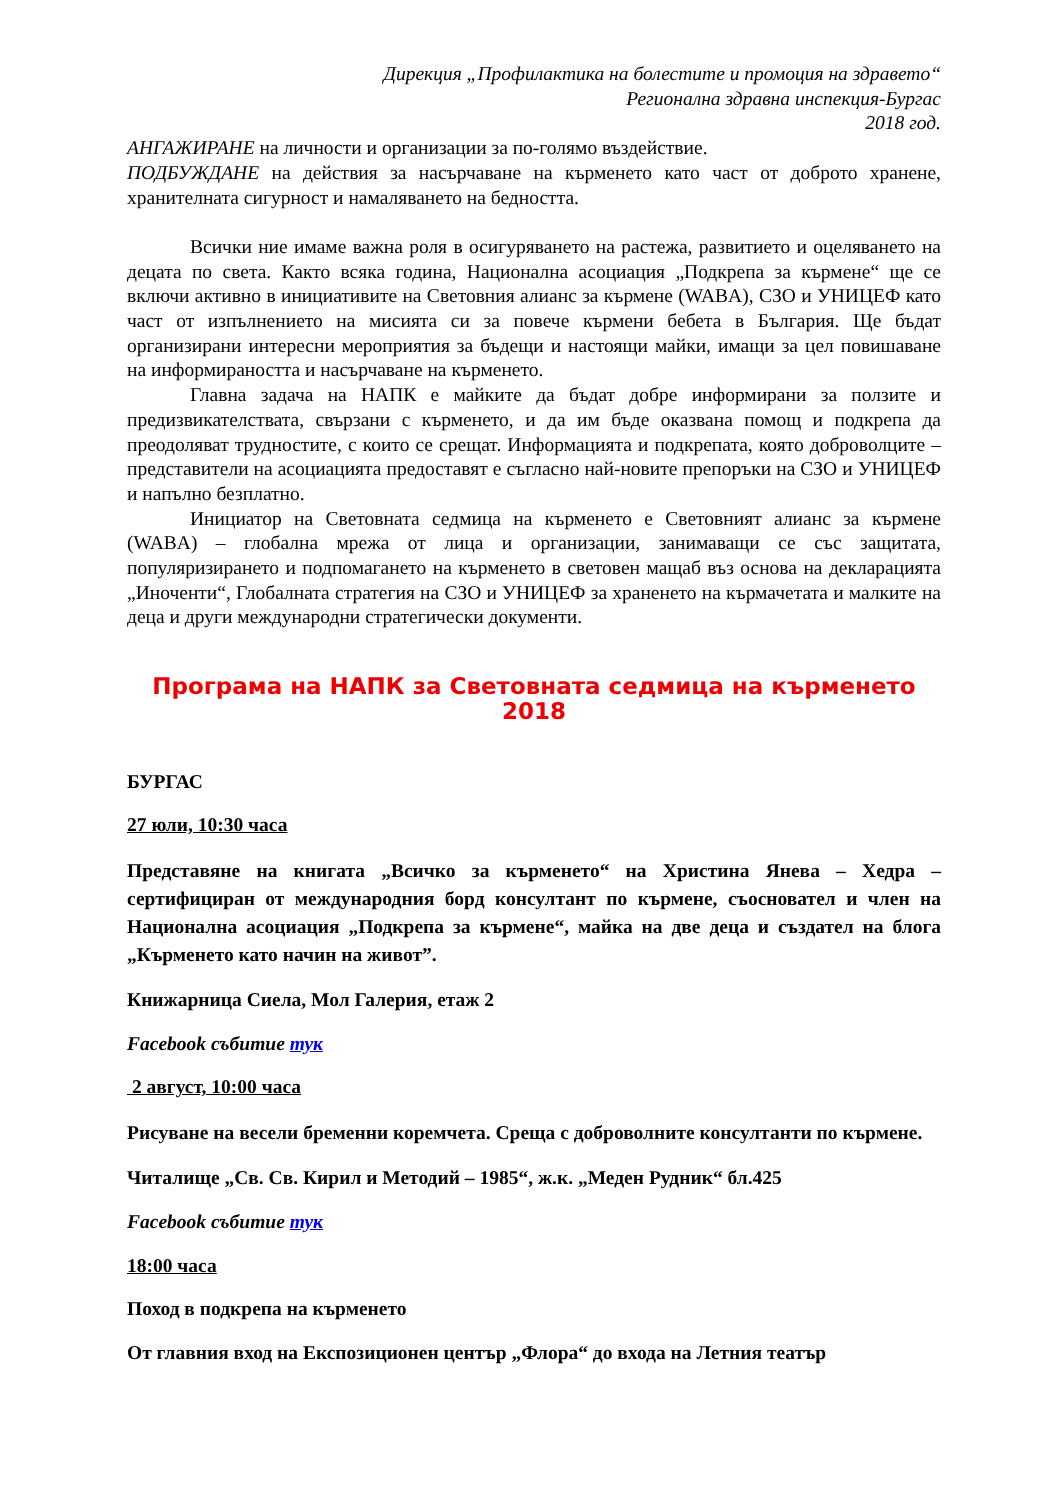Дирекция „Профилактика на болестите и промоция на здравето“
Регионална здравна инспекция-Бургас
2018 год.
АНГАЖИРАНЕ на личности и организации за по-голямо въздействие.
ПОДБУЖДАНЕ на действия за насърчаване на кърменето като част от доброто хранене, хранителната сигурност и намаляването на бедността.
Всички ние имаме важна роля в осигуряването на растежа, развитието и оцеляването на децата по света. Както всяка година, Национална асоциация „Подкрепа за кърмене“ ще се включи активно в инициативите на Световния алианс за кърмене (WABA), СЗО и УНИЦЕФ като част от изпълнението на мисията си за повече кърмени бебета в България. Ще бъдат организирани интересни мероприятия за бъдещи и настоящи майки, имащи за цел повишаване на информираността и насърчаване на кърменето.
Главна задача на НАПК е майките да бъдат добре информирани за ползите и предизвикателствата, свързани с кърменето, и да им бъде оказвана помощ и подкрепа да преодоляват трудностите, с които се срещат. Информацията и подкрепата, която доброволците – представители на асоциацията предоставят е съгласно най-новите препоръки на СЗО и УНИЦЕФ и напълно безплатно.
Инициатор на Световната седмица на кърменето е Световният алианс за кърмене (WABA) – глобална мрежа от лица и организации, занимаващи се със защитата, популяризирането и подпомагането на кърменето в световен мащаб въз основа на декларацията „Иноченти“, Глобалната стратегия на СЗО и УНИЦЕФ за храненето на кърмачетата и малките на деца и други международни стратегически документи.
Програма на НАПК за Световната седмица на кърменето 2018
БУРГАС
27 юли, 10:30 часа
Представяне на книгата „Всичко за кърменето“ на Христина Янева – Хедра – сертифициран от международния борд консултант по кърмене, съосновател и член на Национална асоциация „Подкрепа за кърмене“, майка на две деца и създател на блога „Кърменето като начин на живот”.
Книжарница Сиела, Мол Галерия, етаж 2
Facebook събитие тук
2 август, 10:00 часа
Рисуване на весели бременни коремчета. Среща с доброволните консултанти по кърмене.
Читалище „Св. Св. Кирил и Методий – 1985“, ж.к. „Меден Рудник“ бл.425
Facebook събитие тук
18:00 часа
Поход в подкрепа на кърменето
От главния вход на Експозиционен център „Флора“ до входа на Летния театър